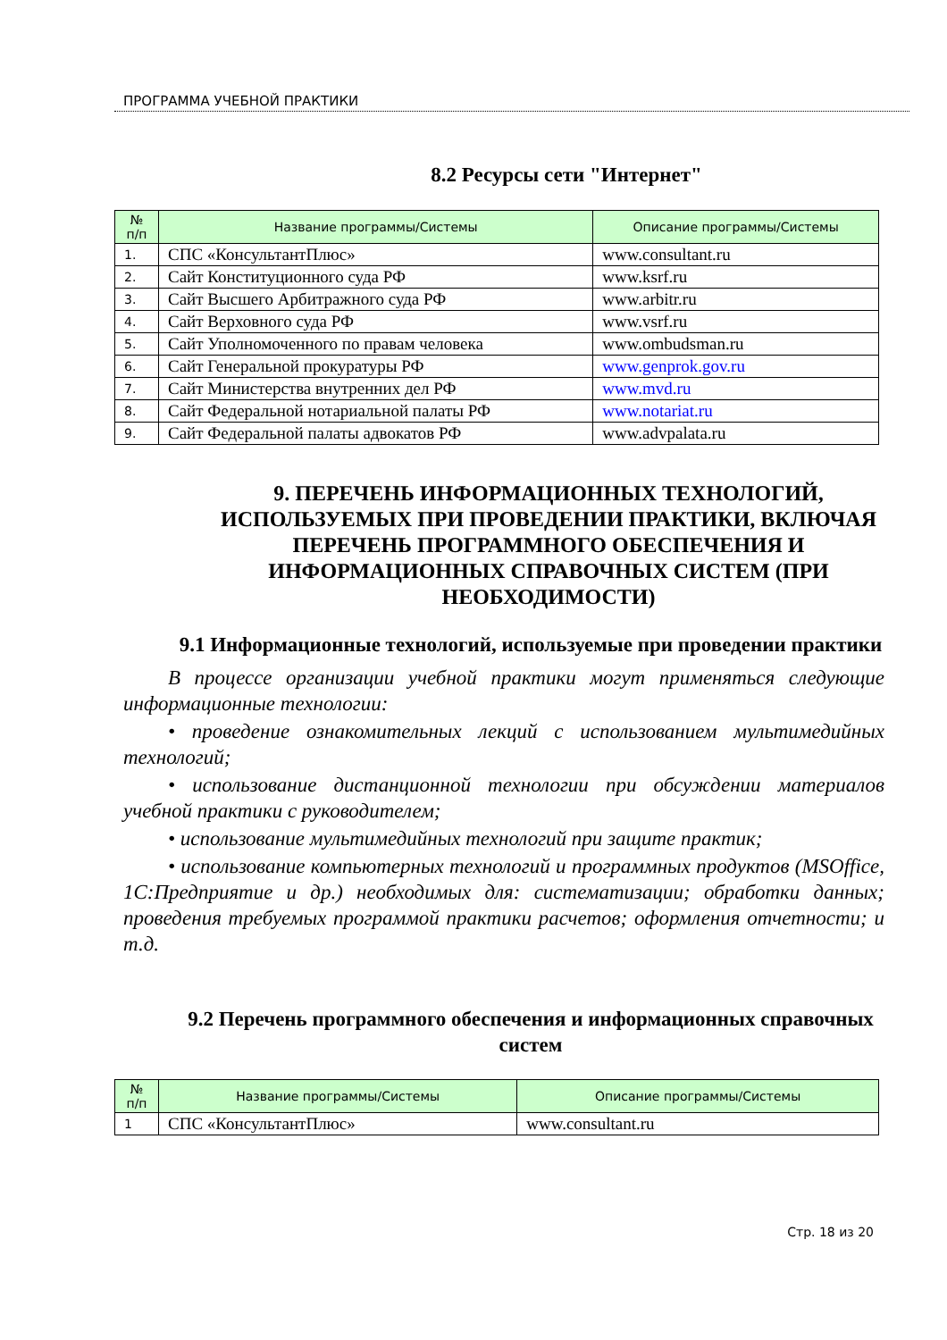ПРОГРАММА УЧЕБНОЙ ПРАКТИКИ
8.2 Ресурсы сети "Интернет"
| № п/п | Название программы/Системы | Описание программы/Системы |
| --- | --- | --- |
| 1. | СПС «КонсультантПлюс» | www.consultant.ru |
| 2. | Сайт Конституционного суда РФ | www.ksrf.ru |
| 3. | Сайт Высшего Арбитражного суда РФ | www.arbitr.ru |
| 4. | Сайт Верховного суда РФ | www.vsrf.ru |
| 5. | Сайт Уполномоченного по правам человека | www.ombudsman.ru |
| 6. | Сайт Генеральной прокуратуры РФ | www.genprok.gov.ru |
| 7. | Сайт Министерства внутренних дел РФ | www.mvd.ru |
| 8. | Сайт Федеральной нотариальной палаты РФ | www.notariat.ru |
| 9. | Сайт Федеральной палаты адвокатов РФ | www.advpalata.ru |
9. ПЕРЕЧЕНЬ ИНФОРМАЦИОННЫХ ТЕХНОЛОГИЙ, ИСПОЛЬЗУЕМЫХ ПРИ ПРОВЕДЕНИИ ПРАКТИКИ, ВКЛЮЧАЯ ПЕРЕЧЕНЬ ПРОГРАММНОГО ОБЕСПЕЧЕНИЯ И ИНФОРМАЦИОННЫХ СПРАВОЧНЫХ СИСТЕМ (ПРИ НЕОБХОДИМОСТИ)
9.1 Информационные технологий, используемые при проведении практики
В процессе организации учебной практики могут применяться следующие информационные технологии:
• проведение ознакомительных лекций с использованием мультимедийных технологий;
• использование дистанционной технологии при обсуждении материалов учебной практики с руководителем;
• использование мультимедийных технологий при защите практик;
• использование компьютерных технологий и программных продуктов (MSOffice, 1С:Предприятие и др.) необходимых для: систематизации; обработки данных; проведения требуемых программой практики расчетов; оформления отчетности; и т.д.
9.2 Перечень программного обеспечения и информационных справочных систем
| № п/п | Название программы/Системы | Описание программы/Системы |
| --- | --- | --- |
| 1 | СПС «КонсультантПлюс» | www.consultant.ru |
Стр. 18 из 20